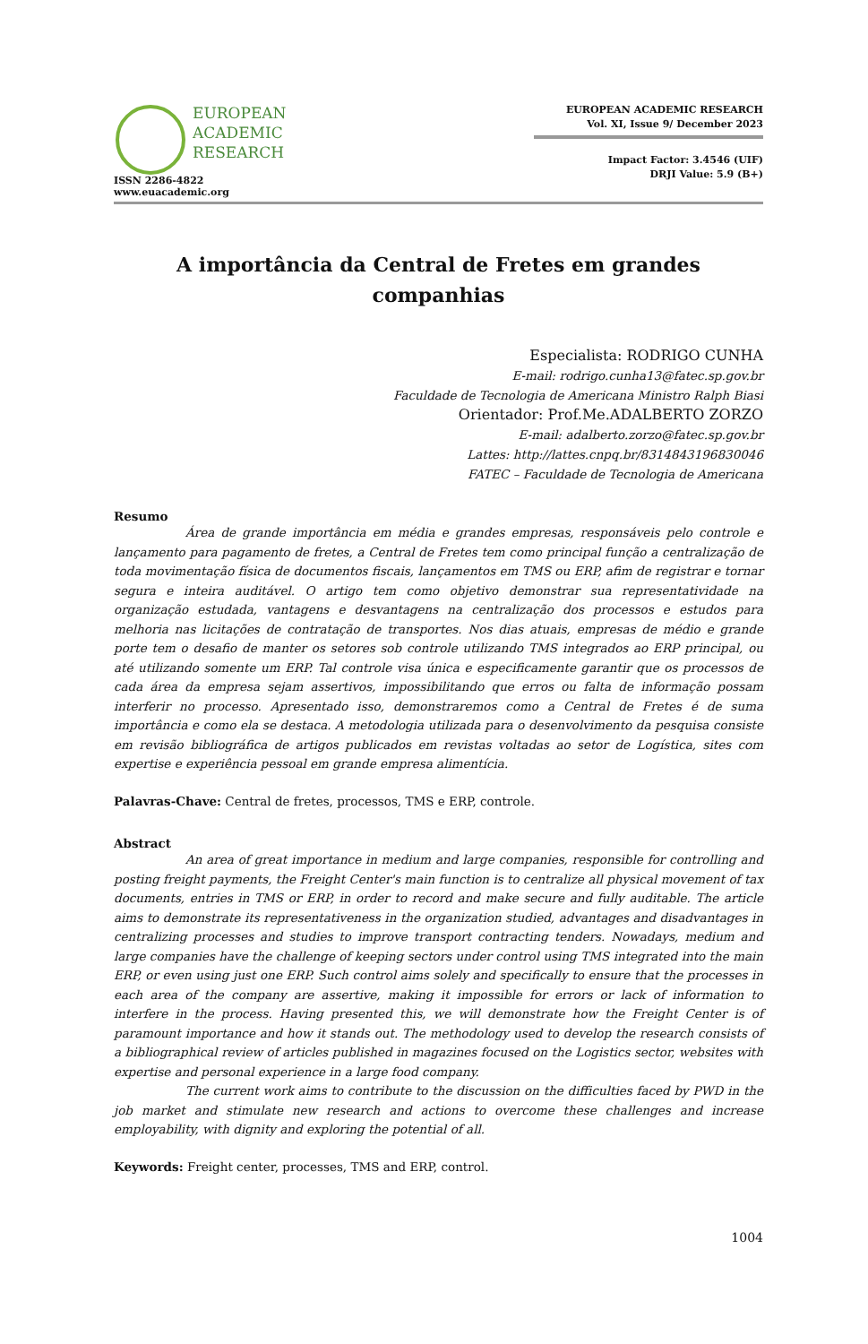EUROPEAN
ACADEMIC
RESEARCH
ISSN 2286-4822
www.euacademic.org
EUROPEAN ACADEMIC RESEARCH
Vol. XI, Issue 9/ December 2023
Impact Factor: 3.4546 (UIF)
DRJI Value: 5.9 (B+)
A importância da Central de Fretes em grandes companhias
Especialista: RODRIGO CUNHA
E-mail: rodrigo.cunha13@fatec.sp.gov.br
Faculdade de Tecnologia de Americana Ministro Ralph Biasi
Orientador: Prof.Me.ADALBERTO ZORZO
E-mail: adalberto.zorzo@fatec.sp.gov.br
Lattes: http://lattes.cnpq.br/8314843196830046
FATEC – Faculdade de Tecnologia de Americana
Resumo
Área de grande importância em média e grandes empresas, responsáveis pelo controle e lançamento para pagamento de fretes, a Central de Fretes tem como principal função a centralização de toda movimentação física de documentos fiscais, lançamentos em TMS ou ERP, afim de registrar e tornar segura e inteira auditável. O artigo tem como objetivo demonstrar sua representatividade na organização estudada, vantagens e desvantagens na centralização dos processos e estudos para melhoria nas licitações de contratação de transportes. Nos dias atuais, empresas de médio e grande porte tem o desafio de manter os setores sob controle utilizando TMS integrados ao ERP principal, ou até utilizando somente um ERP. Tal controle visa única e especificamente garantir que os processos de cada área da empresa sejam assertivos, impossibilitando que erros ou falta de informação possam interferir no processo. Apresentado isso, demonstraremos como a Central de Fretes é de suma importância e como ela se destaca. A metodologia utilizada para o desenvolvimento da pesquisa consiste em revisão bibliográfica de artigos publicados em revistas voltadas ao setor de Logística, sites com expertise e experiência pessoal em grande empresa alimentícia.
Palavras-Chave: Central de fretes, processos, TMS e ERP, controle.
Abstract
An area of great importance in medium and large companies, responsible for controlling and posting freight payments, the Freight Center's main function is to centralize all physical movement of tax documents, entries in TMS or ERP, in order to record and make secure and fully auditable. The article aims to demonstrate its representativeness in the organization studied, advantages and disadvantages in centralizing processes and studies to improve transport contracting tenders. Nowadays, medium and large companies have the challenge of keeping sectors under control using TMS integrated into the main ERP, or even using just one ERP. Such control aims solely and specifically to ensure that the processes in each area of the company are assertive, making it impossible for errors or lack of information to interfere in the process. Having presented this, we will demonstrate how the Freight Center is of paramount importance and how it stands out. The methodology used to develop the research consists of a bibliographical review of articles published in magazines focused on the Logistics sector, websites with expertise and personal experience in a large food company.
The current work aims to contribute to the discussion on the difficulties faced by PWD in the job market and stimulate new research and actions to overcome these challenges and increase employability, with dignity and exploring the potential of all.
Keywords: Freight center, processes, TMS and ERP, control.
1004